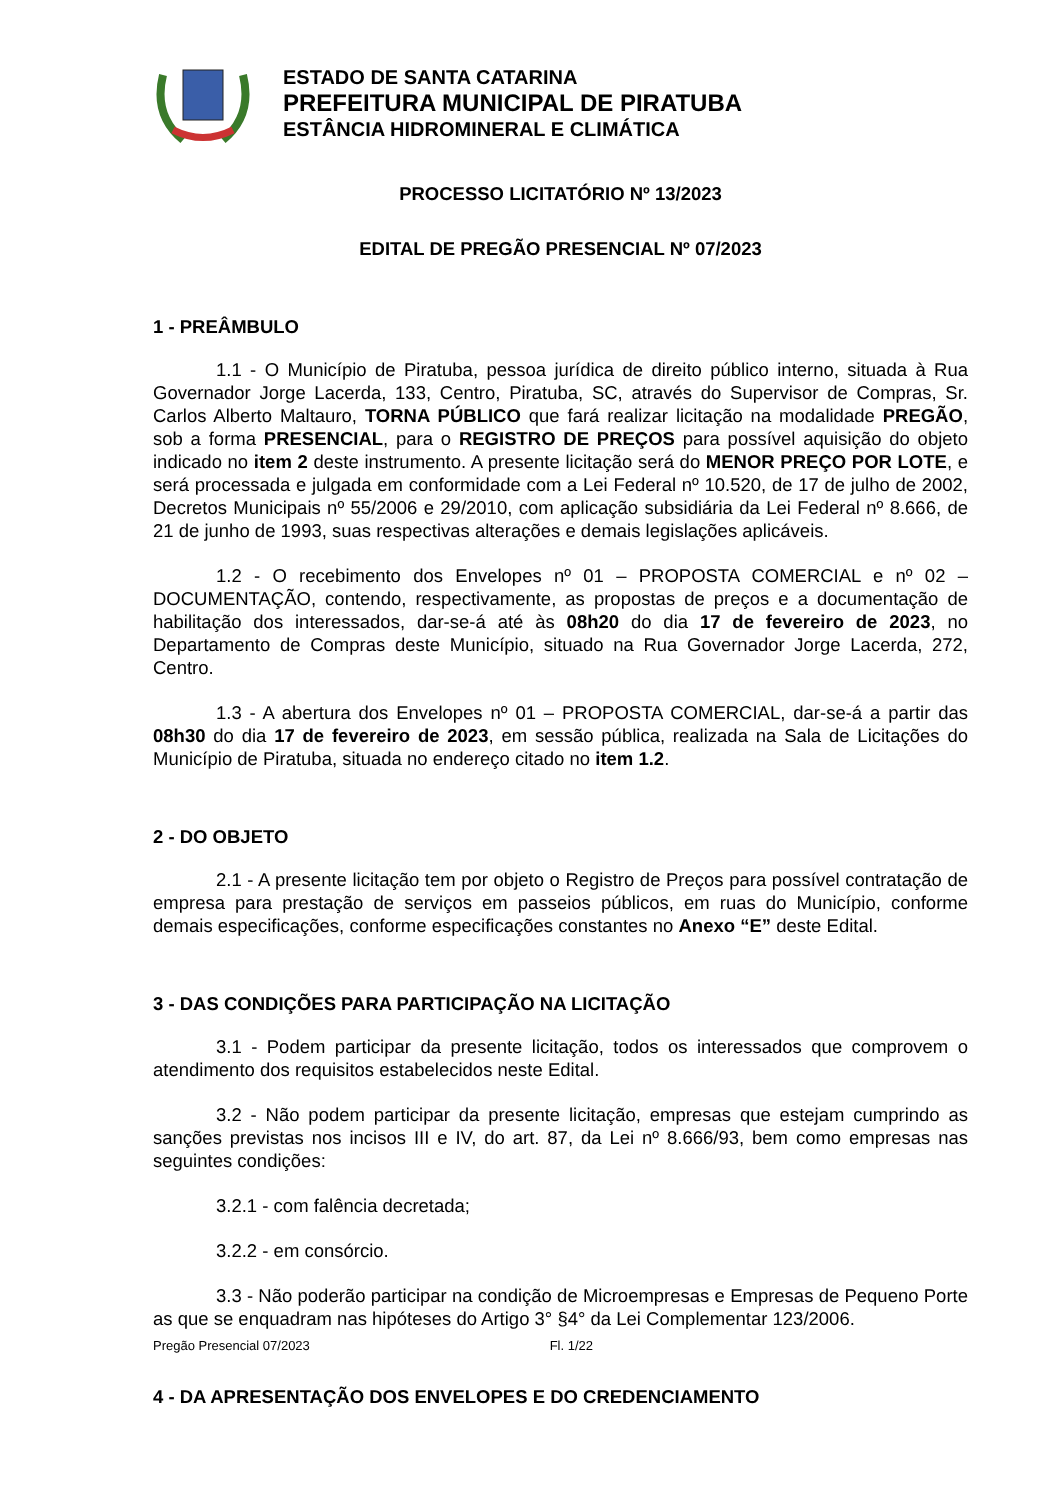ESTADO DE SANTA CATARINA
PREFEITURA MUNICIPAL DE PIRATUBA
ESTÂNCIA HIDROMINERAL E CLIMÁTICA
PROCESSO LICITATÓRIO Nº 13/2023
EDITAL DE PREGÃO PRESENCIAL Nº 07/2023
1 - PREÂMBULO
1.1 - O Município de Piratuba, pessoa jurídica de direito público interno, situada à Rua Governador Jorge Lacerda, 133, Centro, Piratuba, SC, através do Supervisor de Compras, Sr. Carlos Alberto Maltauro, TORNA PÚBLICO que fará realizar licitação na modalidade PREGÃO, sob a forma PRESENCIAL, para o REGISTRO DE PREÇOS para possível aquisição do objeto indicado no item 2 deste instrumento. A presente licitação será do MENOR PREÇO POR LOTE, e será processada e julgada em conformidade com a Lei Federal nº 10.520, de 17 de julho de 2002, Decretos Municipais nº 55/2006 e 29/2010, com aplicação subsidiária da Lei Federal nº 8.666, de 21 de junho de 1993, suas respectivas alterações e demais legislações aplicáveis.
1.2 - O recebimento dos Envelopes nº 01 – PROPOSTA COMERCIAL e nº 02 – DOCUMENTAÇÃO, contendo, respectivamente, as propostas de preços e a documentação de habilitação dos interessados, dar-se-á até às 08h20 do dia 17 de fevereiro de 2023, no Departamento de Compras deste Município, situado na Rua Governador Jorge Lacerda, 272, Centro.
1.3 - A abertura dos Envelopes nº 01 – PROPOSTA COMERCIAL, dar-se-á a partir das 08h30 do dia 17 de fevereiro de 2023, em sessão pública, realizada na Sala de Licitações do Município de Piratuba, situada no endereço citado no item 1.2.
2 - DO OBJETO
2.1 - A presente licitação tem por objeto o Registro de Preços para possível contratação de empresa para prestação de serviços em passeios públicos, em ruas do Município, conforme demais especificações, conforme especificações constantes no Anexo “E” deste Edital.
3 - DAS CONDIÇÕES PARA PARTICIPAÇÃO NA LICITAÇÃO
3.1 - Podem participar da presente licitação, todos os interessados que comprovem o atendimento dos requisitos estabelecidos neste Edital.
3.2 - Não podem participar da presente licitação, empresas que estejam cumprindo as sanções previstas nos incisos III e IV, do art. 87, da Lei nº 8.666/93, bem como empresas nas seguintes condições:
3.2.1 - com falência decretada;
3.2.2 - em consórcio.
3.3 - Não poderão participar na condição de Microempresas e Empresas de Pequeno Porte as que se enquadram nas hipóteses do Artigo 3° §4° da Lei Complementar 123/2006.
4 - DA APRESENTAÇÃO DOS ENVELOPES E DO CREDENCIAMENTO
Pregão Presencial 07/2023 Fl. 1/22